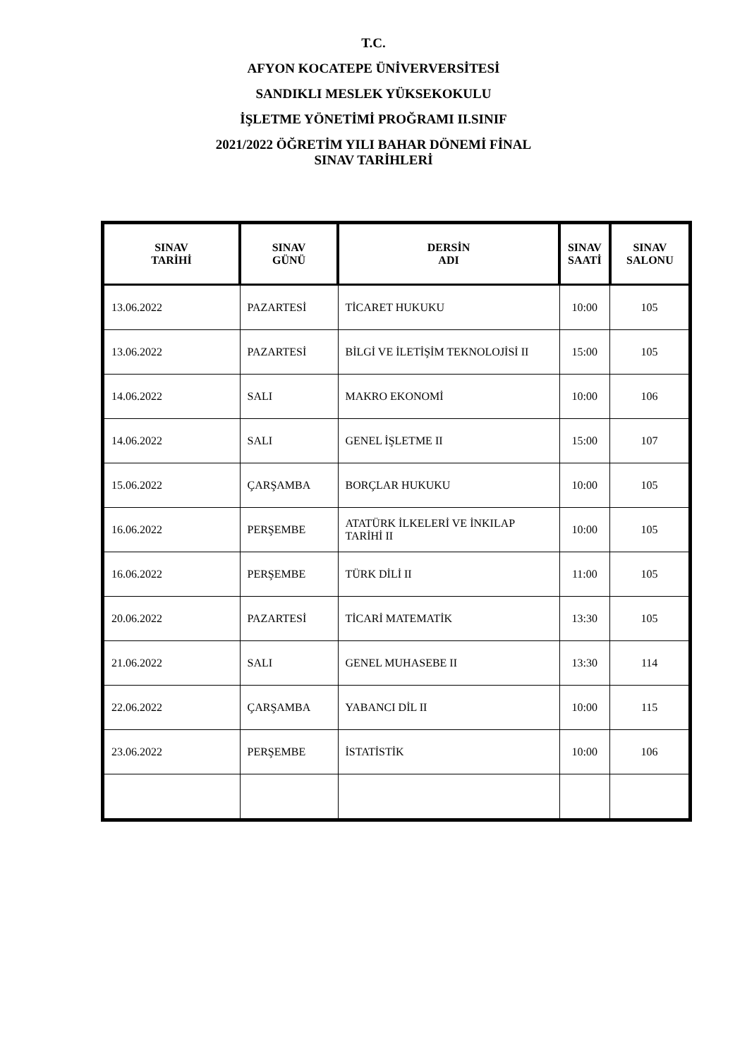T.C.
AFYON KOCATEPE ÜNİVERVERSİTESİ
SANDIKLI MESLEK YÜKSEKOKULU
İŞLETME YÖNETİMİ PROĞRAMI II.SINIF
2021/2022 ÖĞRETİM YILI BAHAR DÖNEMİ FİNAL
SINAV TARİHLERİ
| SINAV TARİHİ | SINAV GÜNÜ | DERSİN ADI | SINAV SAATİ | SINAV SALONU |
| --- | --- | --- | --- | --- |
| 13.06.2022 | PAZARTESİ | TİCARET HUKUKU | 10:00 | 105 |
| 13.06.2022 | PAZARTESİ | BİLGİ VE İLETİŞİM TEKNOLOJİSİ II | 15:00 | 105 |
| 14.06.2022 | SALI | MAKRO EKONOMİ | 10:00 | 106 |
| 14.06.2022 | SALI | GENEL İŞLETME II | 15:00 | 107 |
| 15.06.2022 | ÇARŞAMBA | BORÇLAR HUKUKU | 10:00 | 105 |
| 16.06.2022 | PERŞEMBE | ATATÜRK İLKELERİ VE İNKILAP TARİHİ II | 10:00 | 105 |
| 16.06.2022 | PERŞEMBE | TÜRK DİLİ II | 11:00 | 105 |
| 20.06.2022 | PAZARTESİ | TİCARİ MATEMATİK | 13:30 | 105 |
| 21.06.2022 | SALI | GENEL MUHASEBE II | 13:30 | 114 |
| 22.06.2022 | ÇARŞAMBA | YABANCI DİL II | 10:00 | 115 |
| 23.06.2022 | PERŞEMBE | İSTATİSTİK | 10:00 | 106 |